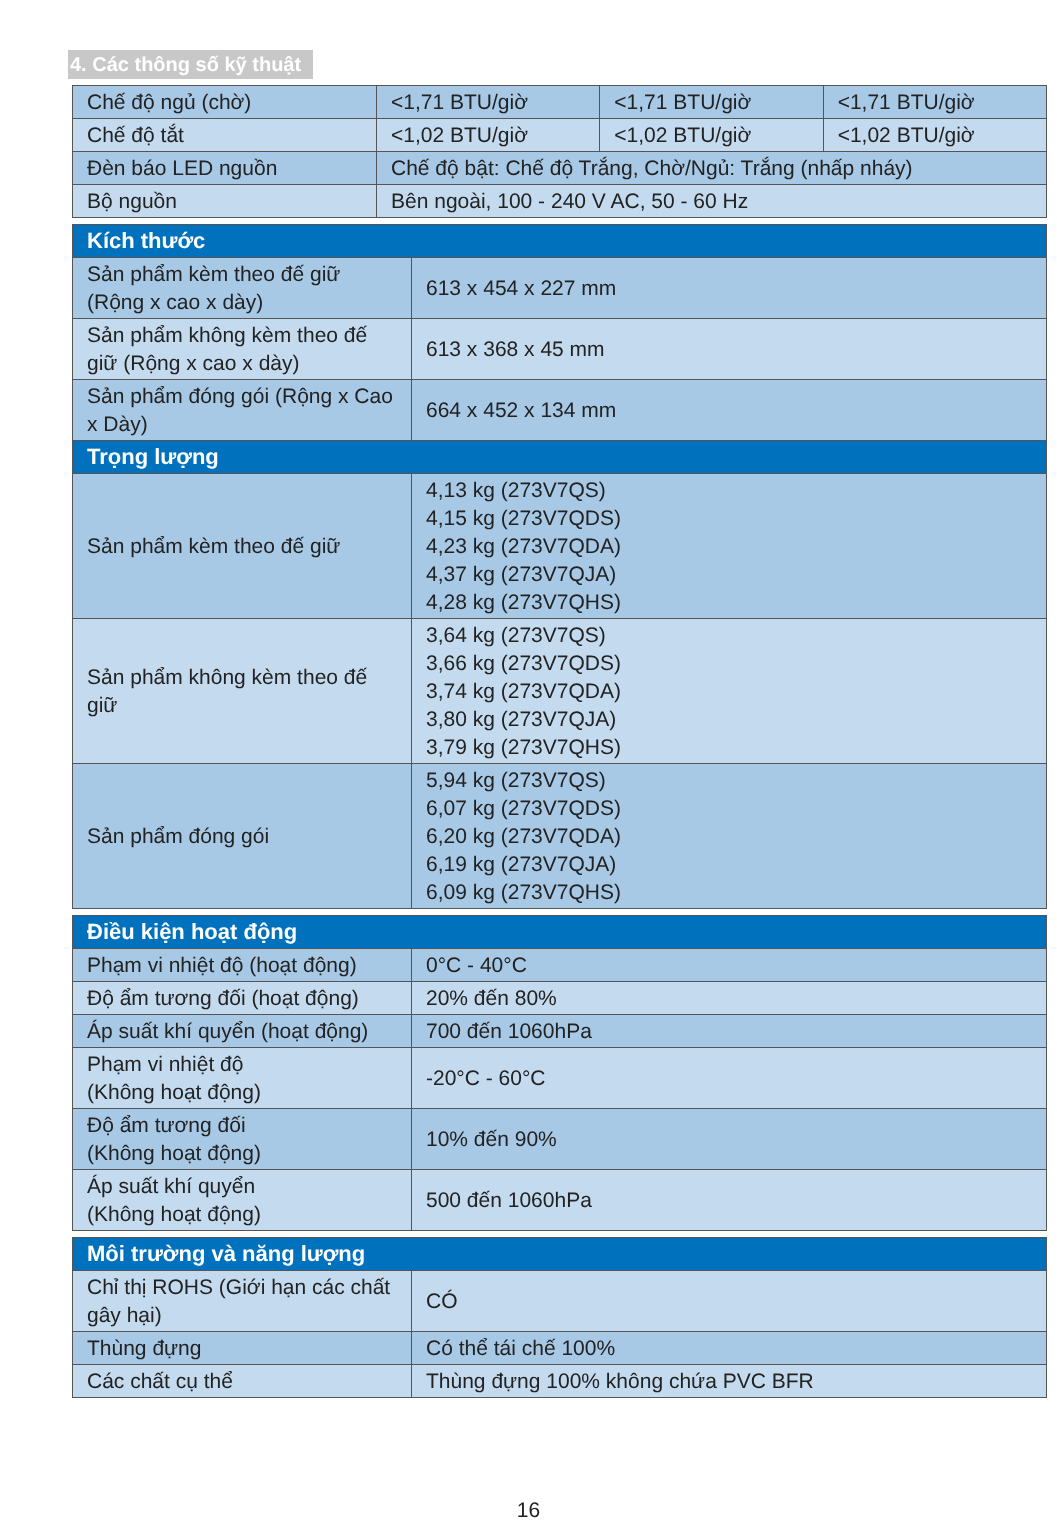4. Các thông số kỹ thuật
| Chế độ ngủ (chờ) | <1,71 BTU/giờ | <1,71 BTU/giờ | <1,71 BTU/giờ |
| Chế độ tắt | <1,02 BTU/giờ | <1,02 BTU/giờ | <1,02 BTU/giờ |
| Đèn báo LED nguồn | Chế độ bật: Chế độ Trắng, Chờ/Ngủ: Trắng (nhấp nháy) | | |
| Bộ nguồn | Bên ngoài, 100 - 240 V AC, 50 - 60 Hz | | |
| Kích thước | |
| Sản phẩm kèm theo đế giữ (Rộng x cao x dày) | 613 x 454 x 227 mm |
| Sản phẩm không kèm theo đế giữ (Rộng x cao x dày) | 613 x 368 x 45 mm |
| Sản phẩm đóng gói (Rộng x Cao x Dày) | 664 x 452 x 134 mm |
| Trọng lượng | |
| Sản phẩm kèm theo đế giữ | 4,13 kg (273V7QS) 4,15 kg (273V7QDS) 4,23 kg (273V7QDA) 4,37 kg (273V7QJA) 4,28 kg (273V7QHS) |
| Sản phẩm không kèm theo đế giữ | 3,64 kg (273V7QS) 3,66 kg (273V7QDS) 3,74 kg (273V7QDA) 3,80 kg (273V7QJA) 3,79 kg (273V7QHS) |
| Sản phẩm đóng gói | 5,94 kg (273V7QS) 6,07 kg (273V7QDS) 6,20 kg (273V7QDA) 6,19 kg (273V7QJA) 6,09 kg (273V7QHS) |
| Điều kiện hoạt động | |
| Phạm vi nhiệt độ (hoạt động) | 0°C - 40°C |
| Độ ẩm tương đối (hoạt động) | 20% đến 80% |
| Áp suất khí quyển (hoạt động) | 700 đến 1060hPa |
| Phạm vi nhiệt độ (Không hoạt động) | -20°C - 60°C |
| Độ ẩm tương đối (Không hoạt động) | 10% đến 90% |
| Áp suất khí quyển (Không hoạt động) | 500 đến 1060hPa |
| Môi trường và năng lượng | |
| Chỉ thị ROHS (Giới hạn các chất gây hại) | CÓ |
| Thùng đựng | Có thể tái chế 100% |
| Các chất cụ thể | Thùng đựng 100% không chứa PVC BFR |
16